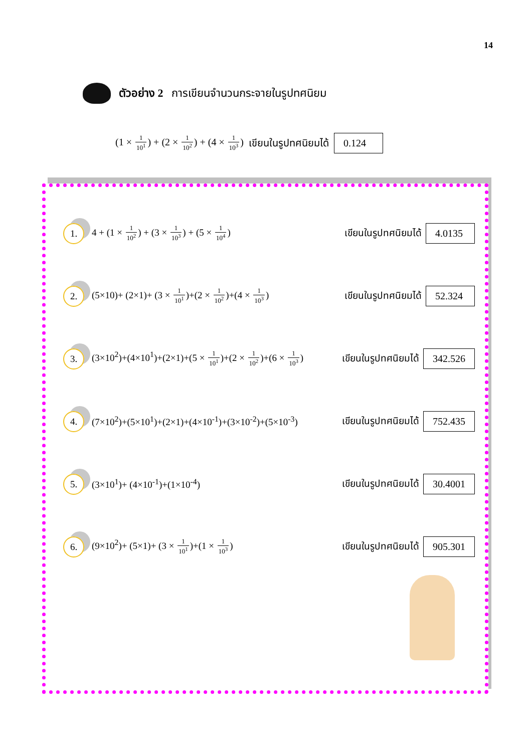14
ตัวอย่าง 2 การเขียนจำนวนกระจายในรูปทศนิยม
(1 × 1 10<sup>1</sup>) + (2 × 1 10<sup>2</sup>) + (4 × 1 10<sup>3</sup>) เขียนในรูปทศนิยมได้ 0.124
1.
4 + (1 × 1 10<sup>2</sup>) + (3 × 1 10<sup>3</sup>) + (5 × 1 10<sup>4</sup>)
เขียนในรูปทศนิยมได้ 4.0135
2.
(5×10)+ (2×1)+ (3 × 1 10<sup>1</sup>)+(2 × 1 10<sup>2</sup>)+(4 × 1 10<sup>3</sup>)
เขียนในรูปทศนิยมได้ 52.324
3.
(3×10<sup>2</sup>)+(4×10<sup>1</sup>)+(2×1)+(5 × 1 10<sup>1</sup>)+(2 × 1 10<sup>2</sup>)+(6 × 1 10<sup>3</sup>)
เขียนในรูปทศนิยมได้ 342.526
4.
(7×10<sup>2</sup>)+(5×10<sup>1</sup>)+(2×1)+(4×10<sup>-1</sup>)+(3×10<sup>-2</sup>)+(5×10<sup>-3</sup>)
เขียนในรูปทศนิยมได้ 752.435
5.
(3×10<sup>1</sup>)+ (4×10<sup>-1</sup>)+(1×10<sup>-4</sup>) เขียนในรูปทศนิยมได้ 30.4001
6.
(9×10<sup>2</sup>)+ (5×1)+ (3 × 1 10<sup>1</sup>)+(1 × 1 10<sup>3</sup>)
เขียนในรูปทศนิยมได้ 905.301